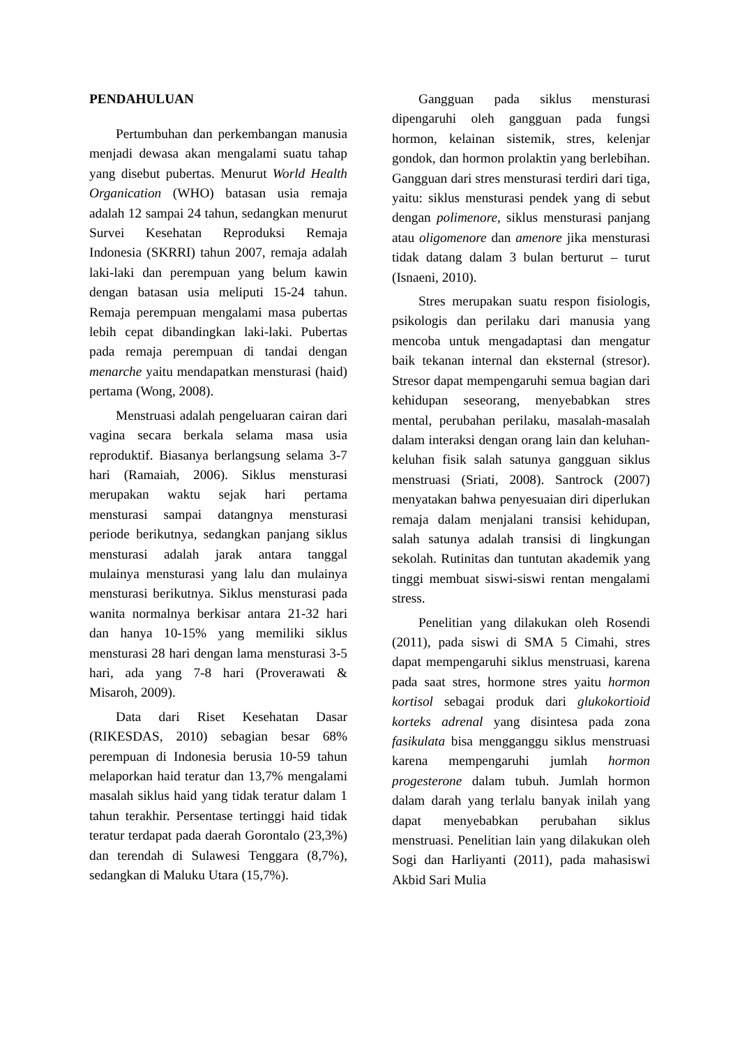PENDAHULUAN
Pertumbuhan dan perkembangan manusia menjadi dewasa akan mengalami suatu tahap yang disebut pubertas. Menurut World Health Organication (WHO) batasan usia remaja adalah 12 sampai 24 tahun, sedangkan menurut Survei Kesehatan Reproduksi Remaja Indonesia (SKRRI) tahun 2007, remaja adalah laki-laki dan perempuan yang belum kawin dengan batasan usia meliputi 15-24 tahun. Remaja perempuan mengalami masa pubertas lebih cepat dibandingkan laki-laki. Pubertas pada remaja perempuan di tandai dengan menarche yaitu mendapatkan mensturasi (haid) pertama (Wong, 2008).
Menstruasi adalah pengeluaran cairan dari vagina secara berkala selama masa usia reproduktif. Biasanya berlangsung selama 3-7 hari (Ramaiah, 2006). Siklus mensturasi merupakan waktu sejak hari pertama mensturasi sampai datangnya mensturasi periode berikutnya, sedangkan panjang siklus mensturasi adalah jarak antara tanggal mulainya mensturasi yang lalu dan mulainya mensturasi berikutnya. Siklus mensturasi pada wanita normalnya berkisar antara 21-32 hari dan hanya 10-15% yang memiliki siklus mensturasi 28 hari dengan lama mensturasi 3-5 hari, ada yang 7-8 hari (Proverawati & Misaroh, 2009).
Data dari Riset Kesehatan Dasar (RIKESDAS, 2010) sebagian besar 68% perempuan di Indonesia berusia 10-59 tahun melaporkan haid teratur dan 13,7% mengalami masalah siklus haid yang tidak teratur dalam 1 tahun terakhir. Persentase tertinggi haid tidak teratur terdapat pada daerah Gorontalo (23,3%) dan terendah di Sulawesi Tenggara (8,7%), sedangkan di Maluku Utara (15,7%).
Gangguan pada siklus mensturasi dipengaruhi oleh gangguan pada fungsi hormon, kelainan sistemik, stres, kelenjar gondok, dan hormon prolaktin yang berlebihan. Gangguan dari stres mensturasi terdiri dari tiga, yaitu: siklus mensturasi pendek yang di sebut dengan polimenore, siklus mensturasi panjang atau oligomenore dan amenore jika mensturasi tidak datang dalam 3 bulan berturut – turut (Isnaeni, 2010).
Stres merupakan suatu respon fisiologis, psikologis dan perilaku dari manusia yang mencoba untuk mengadaptasi dan mengatur baik tekanan internal dan eksternal (stresor). Stresor dapat mempengaruhi semua bagian dari kehidupan seseorang, menyebabkan stres mental, perubahan perilaku, masalah-masalah dalam interaksi dengan orang lain dan keluhan-keluhan fisik salah satunya gangguan siklus menstruasi (Sriati, 2008). Santrock (2007) menyatakan bahwa penyesuaian diri diperlukan remaja dalam menjalani transisi kehidupan, salah satunya adalah transisi di lingkungan sekolah. Rutinitas dan tuntutan akademik yang tinggi membuat siswi-siswi rentan mengalami stress.
Penelitian yang dilakukan oleh Rosendi (2011), pada siswi di SMA 5 Cimahi, stres dapat mempengaruhi siklus menstruasi, karena pada saat stres, hormone stres yaitu hormon kortisol sebagai produk dari glukokortioid korteks adrenal yang disintesa pada zona fasikulata bisa mengganggu siklus menstruasi karena mempengaruhi jumlah hormon progesterone dalam tubuh. Jumlah hormon dalam darah yang terlalu banyak inilah yang dapat menyebabkan perubahan siklus menstruasi. Penelitian lain yang dilakukan oleh Sogi dan Harliyanti (2011), pada mahasiswi Akbid Sari Mulia